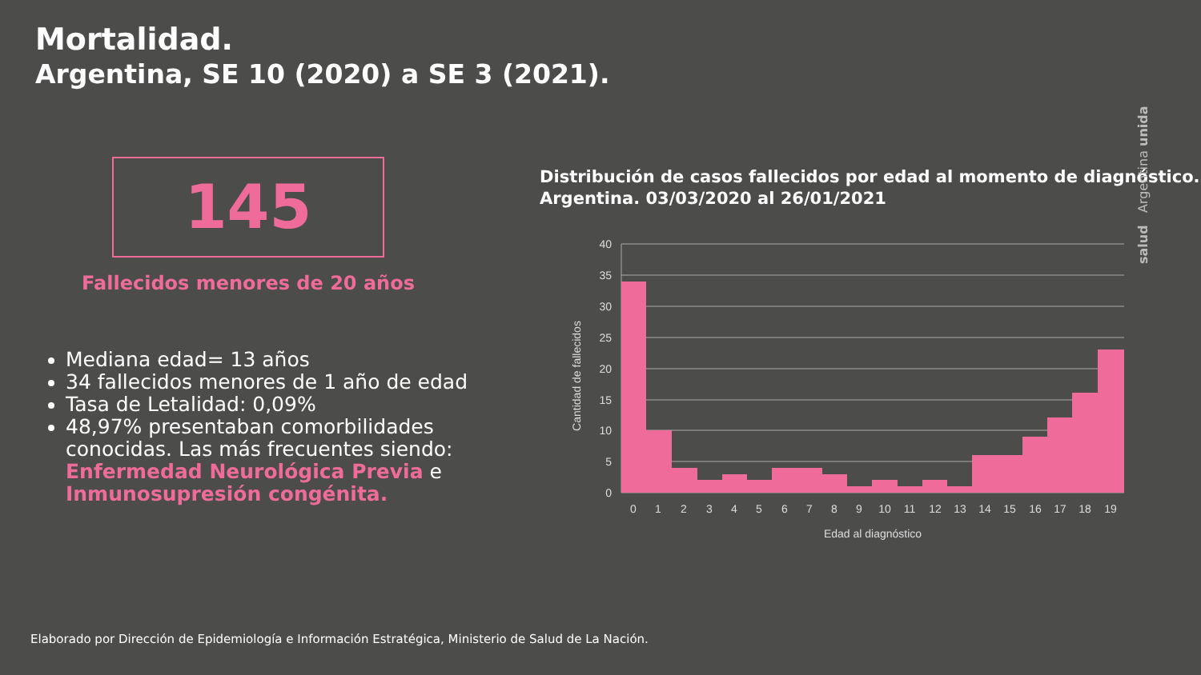Mortalidad.
Argentina, SE 10 (2020) a SE 3 (2021).
145
Fallecidos menores de 20 años
Mediana edad= 13 años
34 fallecidos menores de 1 año de edad
Tasa de Letalidad: 0,09%
48,97% presentaban comorbilidades conocidas. Las más frecuentes siendo: Enfermedad Neurológica Previa e Inmunosupresión congénita.
Distribución de casos fallecidos por edad al momento de diagnóstico.
Argentina. 03/03/2020 al 26/01/2021
40
35
30
25
20
15
10
5
0
0
1
2
3
4
5
6
7
8
9
10
11
12
13
14
15
16
17
18
19
Edad al diagnóstico
Cantidad de fallecidos
salud Argentina unida
Elaborado por Dirección de Epidemiología e Información Estratégica, Ministerio de Salud de La Nación.